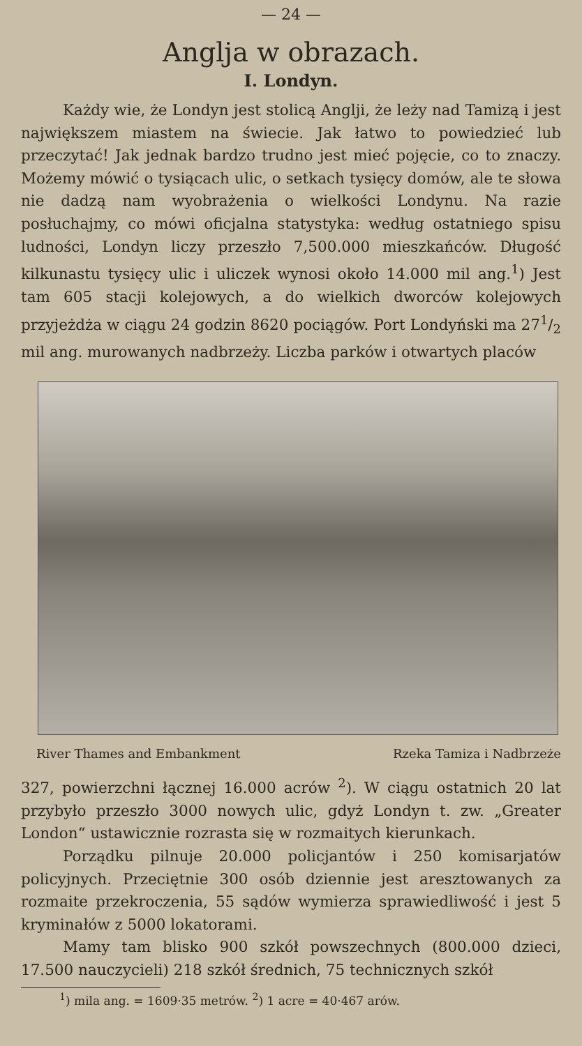— 24 —
Anglja w obrazach.
I. Londyn.
Każdy wie, że Londyn jest stolicą Anglji, że leży nad Tamizą i jest największem miastem na świecie. Jak łatwo to powiedzieć lub przeczytać! Jak jednak bardzo trudno jest mieć pojęcie, co to znaczy. Możemy mówić o tysiącach ulic, o setkach tysięcy domów, ale te słowa nie dadzą nam wyobrażenia o wielkości Londynu. Na razie posłuchajmy, co mówi oficjalna statystyka: według ostatniego spisu ludności, Londyn liczy przeszło 7,500.000 mieszkańców. Długość kilkunastu tysięcy ulic i uliczek wynosi około 14.000 mil ang.<sup>1</sup>) Jest tam 605 stacji kolejowych, a do wielkich dworców kolejowych przyjeżdża w ciągu 24 godzin 8620 pociągów. Port Londyński ma 271/2 mil ang. murowanych nadbrzeży. Liczba parków i otwartych placów
River Thames and Embankment Rzeka Tamiza i Nadbrzeże
327, powierzchni łącznej 16.000 acrów <sup>2</sup>). W ciągu ostatnich 20 lat przybyło przeszło 3000 nowych ulic, gdyż Londyn t. zw. „Greater London“ ustawicznie rozrasta się w rozmaitych kierunkach.
Porządku pilnuje 20.000 policjantów i 250 komisarjatów policyjnych. Przeciętnie 300 osób dziennie jest aresztowanych za rozmaite przekroczenia, 55 sądów wymierza sprawiedliwość i jest 5 kryminałów z 5000 lokatorami.
Mamy tam blisko 900 szkół powszechnych (800.000 dzieci, 17.500 nauczycieli) 218 szkół średnich, 75 technicznych szkół
<sup>1</sup>) mila ang. = 1609·35 metrów. <sup>2</sup>) 1 acre = 40·467 arów.